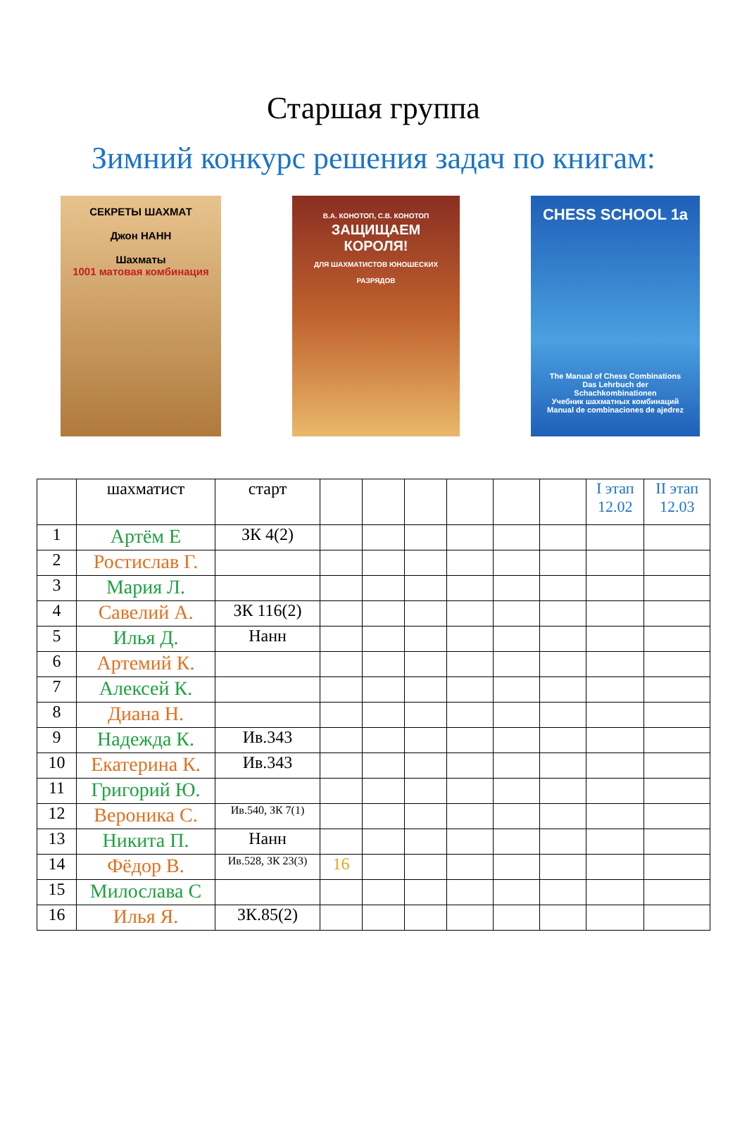Старшая группа
Зимний конкурс решения задач по книгам:
СЕКРЕТЫ ШАХМАТ
Джон НАНН
Шахматы
1001 матовая комбинация
В.А. КОНОТОП, С.В. КОНОТОП
ЗАЩИЩАЕМ КОРОЛЯ!
ДЛЯ ШАХМАТИСТОВ ЮНОШЕСКИХ РАЗРЯДОВ
CHESS SCHOOL 1a
The Manual of Chess Combinations
Das Lehrbuch der Schachkombinationen
Учебник шахматных комбинаций
Manual de combinaciones de ajedrez
| | шахматист | старт | | | | | | | I этап 12.02 | II этап 12.03 |
| --- | --- | --- | --- | --- | --- | --- | --- | --- | --- | --- |
| 1 | Артём Е | ЗК 4(2) | | | | | | | | |
| 2 | Ростислав Г. | | | | | | | | | |
| 3 | Мария Л. | | | | | | | | | |
| 4 | Савелий А. | ЗК 116(2) | | | | | | | | |
| 5 | Илья Д. | Нанн | | | | | | | | |
| 6 | Артемий К. | | | | | | | | | |
| 7 | Алексей К. | | | | | | | | | |
| 8 | Диана Н. | | | | | | | | | |
| 9 | Надежда К. | Ив.343 | | | | | | | | |
| 10 | Екатерина К. | Ив.343 | | | | | | | | |
| 11 | Григорий Ю. | | | | | | | | | |
| 12 | Вероника С. | Ив.540, ЗК 7(1) | | | | | | | | |
| 13 | Никита П. | Нанн | | | | | | | | |
| 14 | Фёдор В. | Ив.528, ЗК 23(3) | 16 | | | | | | | |
| 15 | Милослава С | | | | | | | | | |
| 16 | Илья Я. | ЗК.85(2) | | | | | | | | |